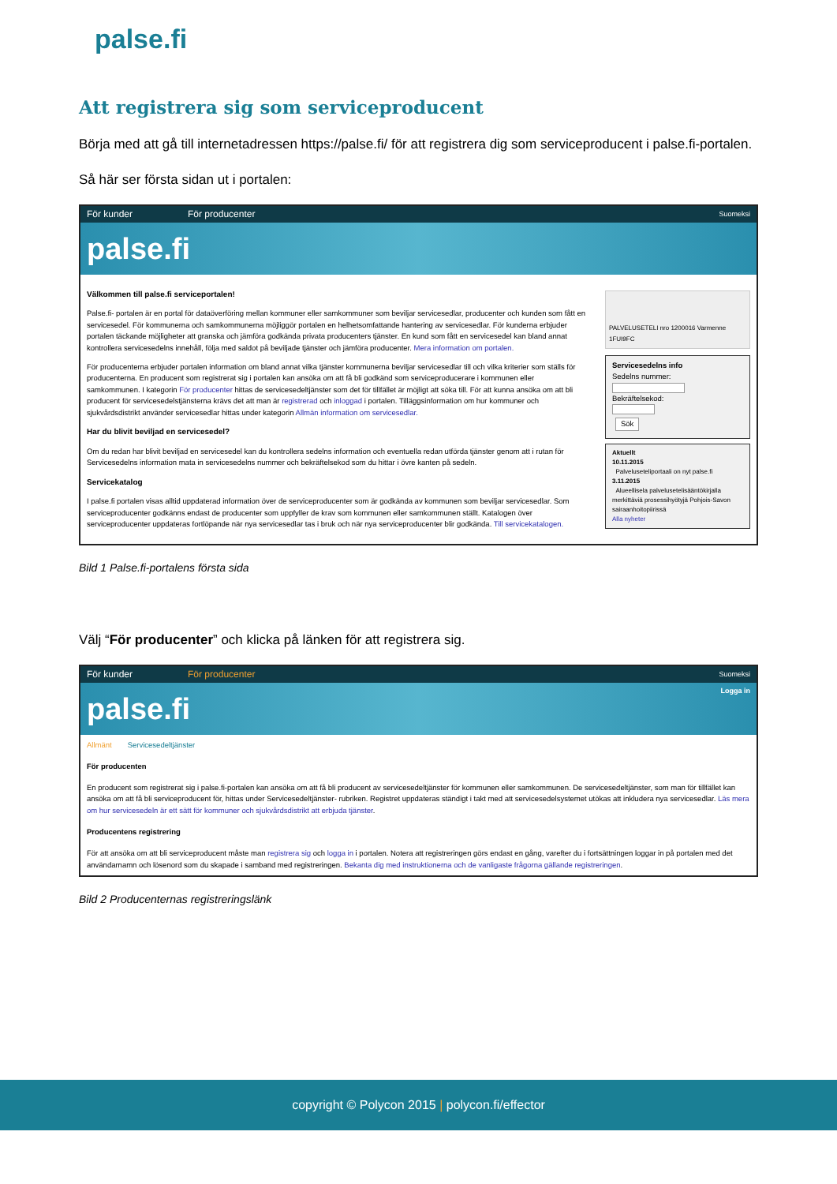palse.fi
Att registrera sig som serviceproducent
Börja med att gå till internetadressen https://palse.fi/ för att registrera dig som serviceproducent i palse.fi-portalen.
Så här ser första sidan ut i portalen:
För kunder För producenter Suomeksi
palse.fi
Välkommen till palse.fi serviceportalen!
Palse.fi- portalen är en portal för dataöverföring mellan kommuner eller samkommuner som beviljar servicesedlar, producenter och kunden som fått en servicesedel. För kommunerna och samkommunerna möjliggör portalen en helhetsomfattande hantering av servicesedlar. För kunderna erbjuder portalen täckande möjligheter att granska och jämföra godkända privata producenters tjänster. En kund som fått en servicesedel kan bland annat kontrollera servicesedelns innehåll, följa med saldot på beviljade tjänster och jämföra producenter. Mera information om portalen.
För producenterna erbjuder portalen information om bland annat vilka tjänster kommunerna beviljar servicesedlar till och vilka kriterier som ställs för producenterna. En producent som registrerat sig i portalen kan ansöka om att få bli godkänd som serviceproducerare i kommunen eller samkommunen. I kategorin För producenter hittas de servicesedeltjänster som det för tillfället är möjligt att söka till. För att kunna ansöka om att bli producent för servicesedelstjänsterna krävs det att man är registrerad och inloggad i portalen. Tilläggsinformation om hur kommuner och sjukvårdsdistrikt använder servicesedlar hittas under kategorin Allmän information om servicesedlar.
Har du blivit beviljad en servicesedel?
Om du redan har blivit beviljad en servicesedel kan du kontrollera sedelns information och eventuella redan utförda tjänster genom att i rutan för Servicesedelns information mata in servicesedelns nummer och bekräftelsekod som du hittar i övre kanten på sedeln.
Servicekatalog
I palse.fi portalen visas alltid uppdaterad information över de serviceproducenter som är godkända av kommunen som beviljar servicesedlar. Som serviceproducenter godkänns endast de producenter som uppfyller de krav som kommunen eller samkommunen ställt. Katalogen över serviceproducenter uppdateras fortlöpande när nya servicesedlar tas i bruk och när nya serviceproducenter blir godkända. Till servicekatalogen.
PALVELUSETELI nro 1200016 Varmenne 1FUI9FC
Servicesedelns info
Sedelns nummer:
Bekräftelsekod:
Sök
Aktuellt
10.11.2015
Palveluseteliportaali on nyt palse.fi
3.11.2015
Alueellisela palvelusetelisääntökirjalla merkittäviä prosessihyötyjä Pohjois-Savon sairaanhoitopiirissä
Alla nyheter
Bild 1 Palse.fi-portalens första sida
Välj “För producenter” och klicka på länken för att registrera sig.
För kunder För producenter Suomeksi
palse.fi Logga in
Allmänt Servicesedeltjänster
För producenten
En producent som registrerat sig i palse.fi-portalen kan ansöka om att få bli producent av servicesedeltjänster för kommunen eller samkommunen. De servicesedeltjänster, som man för tillfället kan ansöka om att få bli serviceproducent för, hittas under Servicesedeltjänster- rubriken. Registret uppdateras ständigt i takt med att servicesedelsystemet utökas att inkludera nya servicesedlar. Läs mera om hur servicesedeln är ett sätt för kommuner och sjukvårdsdistrikt att erbjuda tjänster.
Producentens registrering
För att ansöka om att bli serviceproducent måste man registrera sig och logga in i portalen. Notera att registreringen görs endast en gång, varefter du i fortsättningen loggar in på portalen med det användarnamn och lösenord som du skapade i samband med registreringen. Bekanta dig med instruktionerna och de vanligaste frågorna gällande registreringen.
Bild 2 Producenternas registreringslänk
copyright © Polycon 2015 | polycon.fi/effector